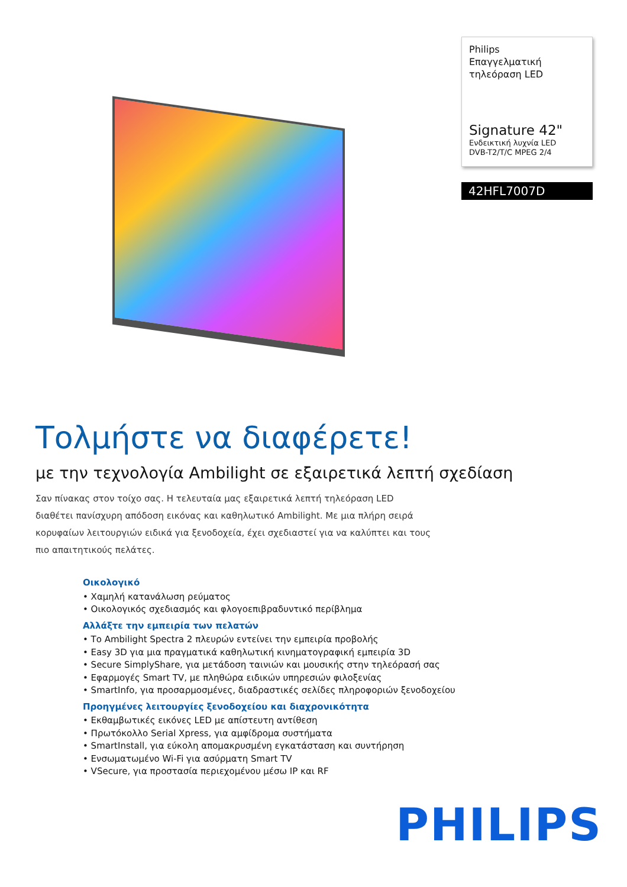Philips
Επαγγελματική
τηλεόραση LED
Signature 42"
Ενδεικτική λυχνία LED
DVB-T2/T/C MPEG 2/4
42HFL7007D
Τολμήστε να διαφέρετε!
με την τεχνολογία Ambilight σε εξαιρετικά λεπτή σχεδίαση
Σαν πίνακας στον τοίχο σας. Η τελευταία μας εξαιρετικά λεπτή τηλεόραση LED διαθέτει πανίσχυρη απόδοση εικόνας και καθηλωτικό Ambilight. Με μια πλήρη σειρά κορυφαίων λειτουργιών ειδικά για ξενοδοχεία, έχει σχεδιαστεί για να καλύπτει και τους πιο απαιτητικούς πελάτες.
Οικολογικό
• Χαμηλή κατανάλωση ρεύματος
• Οικολογικός σχεδιασμός και φλογοεπιβραδυντικό περίβλημα
Αλλάξτε την εμπειρία των πελατών
• Το Ambilight Spectra 2 πλευρών εντείνει την εμπειρία προβολής
• Easy 3D για μια πραγματικά καθηλωτική κινηματογραφική εμπειρία 3D
• Secure SimplyShare, για μετάδοση ταινιών και μουσικής στην τηλεόρασή σας
• Εφαρμογές Smart TV, με πληθώρα ειδικών υπηρεσιών φιλοξενίας
• SmartInfo, για προσαρμοσμένες, διαδραστικές σελίδες πληροφοριών ξενοδοχείου
Προηγμένες λειτουργίες ξενοδοχείου και διαχρονικότητα
• Εκθαμβωτικές εικόνες LED με απίστευτη αντίθεση
• Πρωτόκολλο Serial Xpress, για αμφίδρομα συστήματα
• SmartInstall, για εύκολη απομακρυσμένη εγκατάσταση και συντήρηση
• Ενσωματωμένο Wi-Fi για ασύρματη Smart TV
• VSecure, για προστασία περιεχομένου μέσω IP και RF
PHILIPS